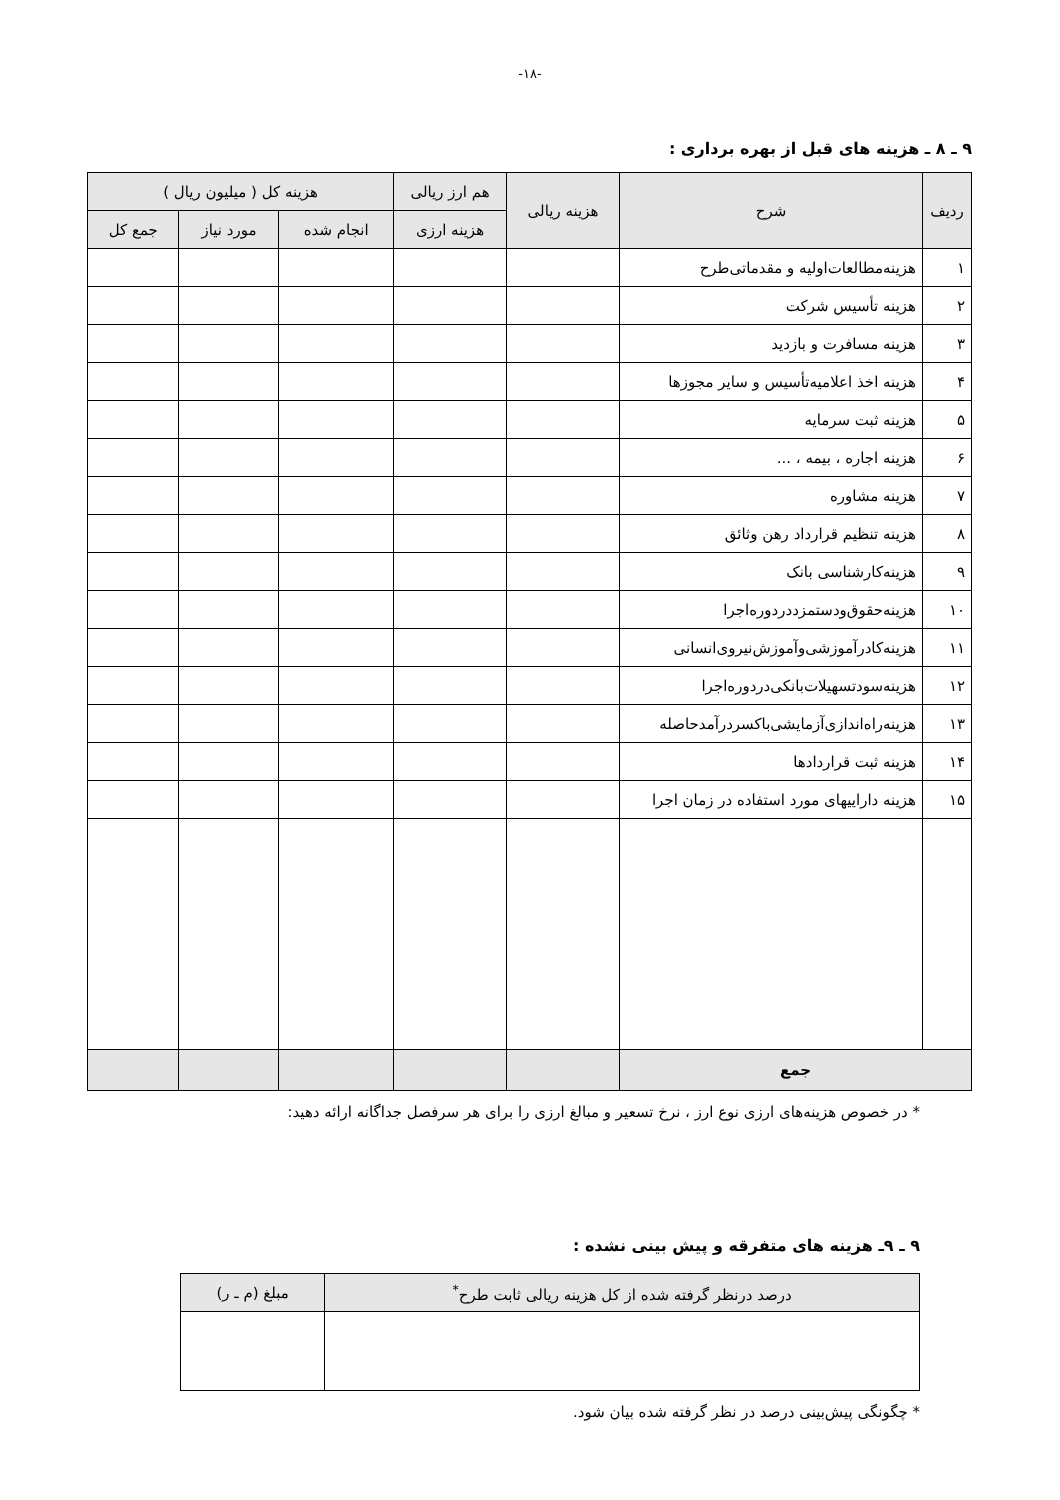-۱۸-
۹ ـ ۸ ـ هزینه های قبل از بهره برداری :
| ردیف | شرح | هزینه ریالی | هم ارز ریالی | هزینه کل ( میلیون ریال ) | | |
| --- | --- | --- | --- | --- | --- | --- |
| | | | هزینه ارزی | انجام شده | مورد نیاز | جمع کل |
| ۱ | هزینه‌مطالعات‌اولیه و مقدماتی‌طرح | | | | | |
| ۲ | هزینه تأسیس شرکت | | | | | |
| ۳ | هزینه مسافرت و بازدید | | | | | |
| ۴ | هزینه اخذ اعلامیه‌تأسیس و سایر مجوزها | | | | | |
| ۵ | هزینه ثبت سرمایه | | | | | |
| ۶ | هزینه اجاره ، بیمه ، ... | | | | | |
| ۷ | هزینه مشاوره | | | | | |
| ۸ | هزینه تنظیم قرارداد رهن وثائق | | | | | |
| ۹ | هزینه‌کارشناسی بانک | | | | | |
| ۱۰ | هزینه‌حقوق‌ودستمزددردوره‌اجرا | | | | | |
| ۱۱ | هزینه‌کادرآموزشی‌وآموزش‌نیروی‌انسانی | | | | | |
| ۱۲ | هزینه‌سودتسهیلات‌بانکی‌دردوره‌اجرا | | | | | |
| ۱۳ | هزینه‌راه‌اندازی‌آزمایشی‌باکسردرآمدحاصله | | | | | |
| ۱۴ | هزینه ثبت قراردادها | | | | | |
| ۱۵ | هزینه داراییهای مورد استفاده در زمان اجرا | | | | | |
| جمع | | | | | | |
* در خصوص هزینه‌های ارزی نوع ارز ، نرخ تسعیر و مبالغ ارزی را برای هر سرفصل جداگانه ارائه دهید:
۹ ـ ۹ـ هزینه های متفرقه و پیش بینی نشده :
| درصد درنظر گرفته شده از کل هزینه ریالی ثابت طرح<sup>*</sup> | مبلغ (م ـ ر) |
| --- | --- |
* چگونگی پیش‌بینی درصد در نظر گرفته شده بیان شود.